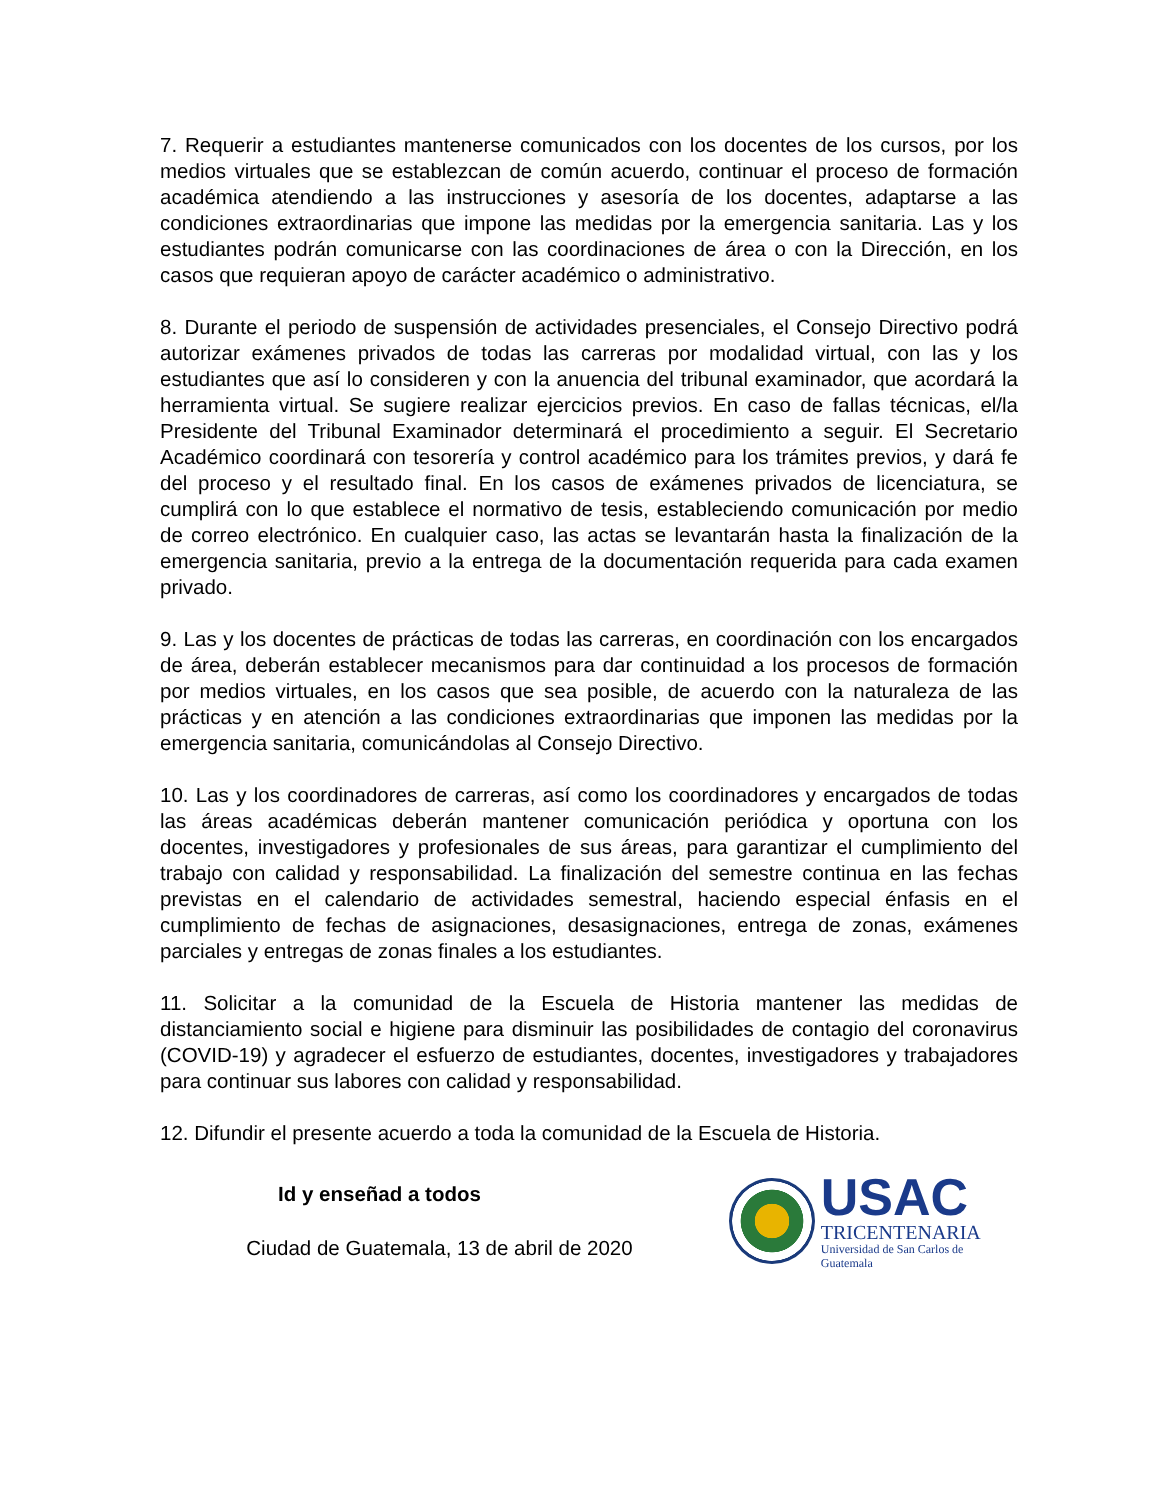7. Requerir a estudiantes mantenerse comunicados con los docentes de los cursos, por los medios virtuales que se establezcan de común acuerdo, continuar el proceso de formación académica atendiendo a las instrucciones y asesoría de los docentes, adaptarse a las condiciones extraordinarias que impone las medidas por la emergencia sanitaria. Las y los estudiantes podrán comunicarse con las coordinaciones de área o con la Dirección, en los casos que requieran apoyo de carácter académico o administrativo.
8. Durante el periodo de suspensión de actividades presenciales, el Consejo Directivo podrá autorizar exámenes privados de todas las carreras por modalidad virtual, con las y los estudiantes que así lo consideren y con la anuencia del tribunal examinador, que acordará la herramienta virtual. Se sugiere realizar ejercicios previos. En caso de fallas técnicas, el/la Presidente del Tribunal Examinador determinará el procedimiento a seguir. El Secretario Académico coordinará con tesorería y control académico para los trámites previos, y dará fe del proceso y el resultado final. En los casos de exámenes privados de licenciatura, se cumplirá con lo que establece el normativo de tesis, estableciendo comunicación por medio de correo electrónico. En cualquier caso, las actas se levantarán hasta la finalización de la emergencia sanitaria, previo a la entrega de la documentación requerida para cada examen privado.
9. Las y los docentes de prácticas de todas las carreras, en coordinación con los encargados de área, deberán establecer mecanismos para dar continuidad a los procesos de formación por medios virtuales, en los casos que sea posible, de acuerdo con la naturaleza de las prácticas y en atención a las condiciones extraordinarias que imponen las medidas por la emergencia sanitaria, comunicándolas al Consejo Directivo.
10. Las y los coordinadores de carreras, así como los coordinadores y encargados de todas las áreas académicas deberán mantener comunicación periódica y oportuna con los docentes, investigadores y profesionales de sus áreas, para garantizar el cumplimiento del trabajo con calidad y responsabilidad. La finalización del semestre continua en las fechas previstas en el calendario de actividades semestral, haciendo especial énfasis en el cumplimiento de fechas de asignaciones, desasignaciones, entrega de zonas, exámenes parciales y entregas de zonas finales a los estudiantes.
11. Solicitar a la comunidad de la Escuela de Historia mantener las medidas de distanciamiento social e higiene para disminuir las posibilidades de contagio del coronavirus (COVID-19) y agradecer el esfuerzo de estudiantes, docentes, investigadores y trabajadores para continuar sus labores con calidad y responsabilidad.
12. Difundir el presente acuerdo a toda la comunidad de la Escuela de Historia.
Id y enseñad a todos
Ciudad de Guatemala, 13 de abril de 2020
USAC
TRICENTENARIA
Universidad de San Carlos de Guatemala